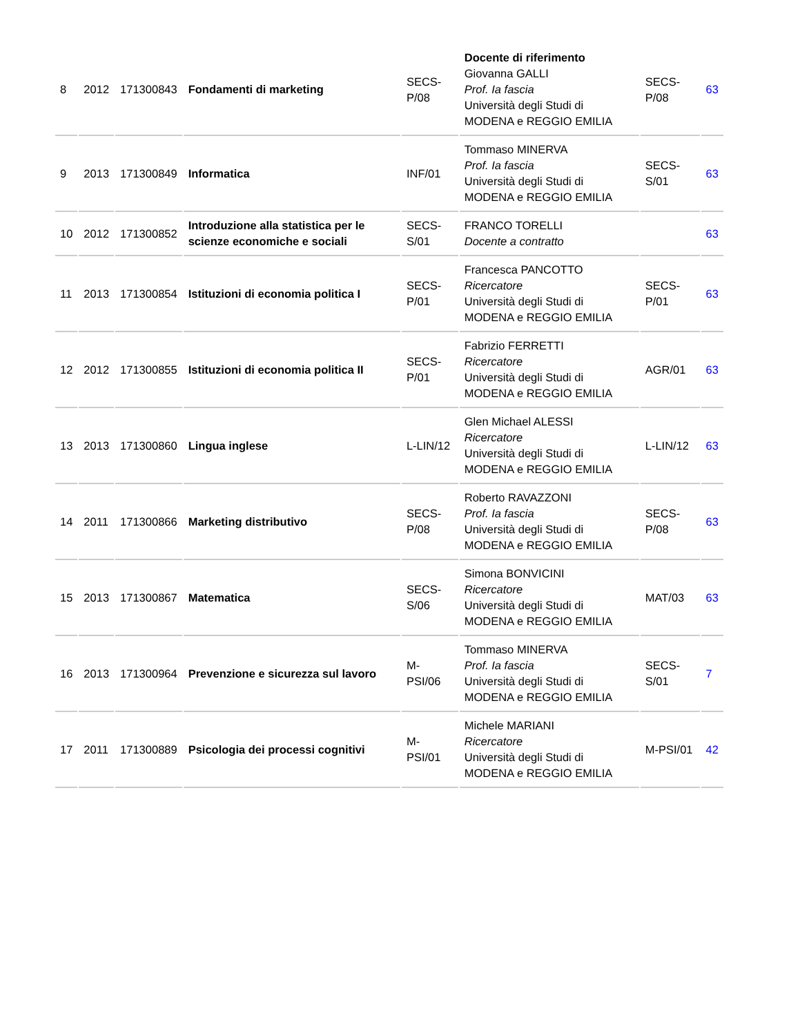| 8 | 2012 | 171300843 | Fondamenti di marketing | SECS-P/08 | Docente di riferimento Giovanna GALLI Prof. Ia fascia Università degli Studi di MODENA e REGGIO EMILIA | SECS-P/08 | 63 |
| 9 | 2013 | 171300849 | Informatica | INF/01 | Tommaso MINERVA Prof. Ia fascia Università degli Studi di MODENA e REGGIO EMILIA | SECS-S/01 | 63 |
| 10 | 2012 | 171300852 | Introduzione alla statistica per le scienze economiche e sociali | SECS-S/01 | FRANCO TORELLI Docente a contratto | | 63 |
| 11 | 2013 | 171300854 | Istituzioni di economia politica I | SECS-P/01 | Francesca PANCOTTO Ricercatore Università degli Studi di MODENA e REGGIO EMILIA | SECS-P/01 | 63 |
| 12 | 2012 | 171300855 | Istituzioni di economia politica II | SECS-P/01 | Fabrizio FERRETTI Ricercatore Università degli Studi di MODENA e REGGIO EMILIA | AGR/01 | 63 |
| 13 | 2013 | 171300860 | Lingua inglese | L-LIN/12 | Glen Michael ALESSI Ricercatore Università degli Studi di MODENA e REGGIO EMILIA | L-LIN/12 | 63 |
| 14 | 2011 | 171300866 | Marketing distributivo | SECS-P/08 | Roberto RAVAZZONI Prof. Ia fascia Università degli Studi di MODENA e REGGIO EMILIA | SECS-P/08 | 63 |
| 15 | 2013 | 171300867 | Matematica | SECS-S/06 | Simona BONVICINI Ricercatore Università degli Studi di MODENA e REGGIO EMILIA | MAT/03 | 63 |
| 16 | 2013 | 171300964 | Prevenzione e sicurezza sul lavoro | M-PSI/06 | Tommaso MINERVA Prof. Ia fascia Università degli Studi di MODENA e REGGIO EMILIA | SECS-S/01 | 7 |
| 17 | 2011 | 171300889 | Psicologia dei processi cognitivi | M-PSI/01 | Michele MARIANI Ricercatore Università degli Studi di MODENA e REGGIO EMILIA | M-PSI/01 | 42 |